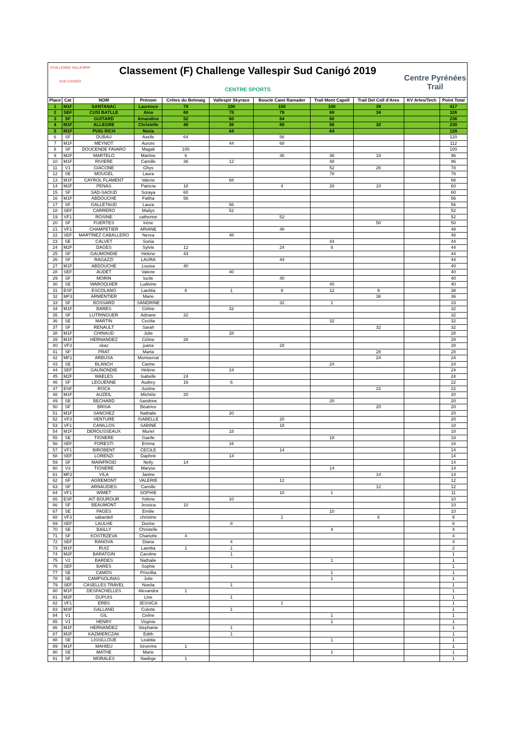CHALLENGE VALLESPIR
SUD CANIGÓ
Classement (F) Challenge Vallespir Sud Canigó 2019
CENTRE SPORTS
Centre Pyrénées Trail
| Place | Cat | NOM | Prénom | Crêtes du Belmaig | Vallespir Skyrace | Boucle Cami Ramader | Trail Mont Capell | Trail Del Coll d'Ares | KV Arles/Tech | Point Total |
| --- | --- | --- | --- | --- | --- | --- | --- | --- | --- | --- |
| 1 | M1F | SANTANAC | Laurence | 78 | 100 | 100 | 100 | 39 | | 417 |
| 2 | SEF | CUSÍ BATLLE | Aina | 68 | 78 | 78 | 68 | 34 | | 326 |
| 3 | SF | GUITARD | Amandine | 52 | 60 | 64 | 60 | | | 236 |
| 4 | M1F | ALLEGRE | Christelle | 48 | 36 | 60 | 56 | 30 | | 230 |
| 5 | M1F | PUIG RICH | Núria | | 64 | | 64 | | | 128 |
| 6 | SF | DUBAU | Axelle | 64 | | 56 | | | | 120 |
| 7 | M1F | MEYNOT | Aurore | | 44 | 68 | | | | 112 |
| 8 | SF | DOUCENDE FAVARO | Magali | 100 | | | | | | 100 |
| 9 | M2F | MARTELO | Martine | 6 | | 36 | 36 | 18 | | 96 |
| 10 | M1F | RIVIERE | Camille | 36 | 12 | | 48 | | | 96 |
| 11 | V1 | GIACONE | Ghys | | | | 52 | 26 | | 78 |
| 12 | SE | MOUGEL | Laura | | | | 78 | | | 78 |
| 13 | M1F | CAYROL FLAMENT | Valerie | | 68 | | | | | 68 |
| 14 | M2F | PENAS | Patricia | 18 | | 4 | 28 | 10 | | 60 |
| 15 | SF | SAD-SAOUD | Soraya | 60 | | | | | | 60 |
| 16 | M1F | ABDOUCHE | Fatiha | 56 | | | | | | 56 |
| 17 | SF | GALLETAUD | Laura | | 56 | | | | | 56 |
| 18 | SEF | CARRERO | Mailys | | 52 | | | | | 52 |
| 19 | VF1 | ROSINE | catherine | | | 52 | | | | 52 |
| 20 | SF | FUERTES | Irène | | | | | 50 | | 50 |
| 21 | VF1 | CHAMPETIER | ARIANE | | | 48 | | | | 48 |
| 22 | SEF | MARTÍNEZ CABALLERO | Nerea | | 48 | | | | | 48 |
| 23 | SE | CALVET | Sonia | | | | 44 | | | 44 |
| 24 | M2F | DAGES | Sylvie | 12 | | 24 | 8 | | | 44 |
| 25 | SF | GAUMONDIE | Hélène | 44 | | | | | | 44 |
| 26 | SF | RAGAZZI | LAURA | | | 44 | | | | 44 |
| 27 | M1F | ABDOUCHE | Louisa | 40 | | | | | | 40 |
| 28 | SEF | AUDET | Valerie | | 40 | | | | | 40 |
| 29 | SF | MORIN | lucile | | | 40 | | | | 40 |
| 30 | SE | WAROQUIER | Ludivine | | | | 40 | | | 40 |
| 31 | ESF | ESCOLANO | Laetitia | 8 | 1 | 8 | 12 | 9 | | 38 |
| 32 | MF3 | ARMENTIER | Marie | | | | | 36 | | 36 |
| 33 | SF | BOSSARD | SANDRINE | | | 32 | 1 | | | 33 |
| 34 | M1F | BARES | Céline | | 32 | | | | | 32 |
| 35 | SF | LUTRINGUER | Adriane | 32 | | | | | | 32 |
| 36 | SE | MARTIN | Cecilia | | | | 32 | | | 32 |
| 37 | SF | RENAULT | Sarah | | | | | 32 | | 32 |
| 38 | M1F | CHINAUD | Julie | | 28 | | | | | 28 |
| 39 | M1F | HERNANDEZ | Céline | 28 | | | | | | 28 |
| 40 | VF3 | okaz | juana | | | 28 | | | | 28 |
| 41 | SF | PRAT | Marta | | | | | 28 | | 28 |
| 42 | MF1 | ARBUSA | Montserrat | | | | | 24 | | 24 |
| 43 | SE | BLANCH | Carine | | | | 24 | | | 24 |
| 44 | SEF | GAUNONDIE | Hélène | | 24 | | | | | 24 |
| 45 | M2F | WAELES | Isabelle | 24 | | | | | | 24 |
| 46 | SF | LEGUENNE | Audrey | 16 | 6 | | | | | 22 |
| 47 | ESF | ROCA | Justine | | | | | 22 | | 22 |
| 48 | M1F | AUZEIL | Michèle | 20 | | | | | | 20 |
| 49 | SE | BECHARD | Sandrine | | | | 20 | | | 20 |
| 50 | SF | BRISA | Béatrice | | | | | 20 | | 20 |
| 51 | M1F | SANCHEZ | Nathalie | | 20 | | | | | 20 |
| 52 | VF3 | VENTURE | ISABELLE | | | 20 | | | | 20 |
| 53 | VF1 | CANILLOS | SABINE | | | 18 | | | | 18 |
| 54 | M1F | DEROUSSEAUX | Muriel | | 18 | | | | | 18 |
| 55 | SE | TIGNERE | Gaelle | | | | 18 | | | 18 |
| 56 | SEF | FORESTI | Emma | | 16 | | | | | 16 |
| 57 | VF1 | BIROBENT | CECILE | | | 14 | | | | 14 |
| 58 | SEF | LORENZI | Daphné | | 14 | | | | | 14 |
| 59 | SF | MAINFROID | Nelly | 14 | | | | | | 14 |
| 60 | V3 | TIGNERE | Maryse | | | | 14 | | | 14 |
| 61 | MF2 | VILA | Janine | | | | | 14 | | 14 |
| 62 | SF | AGREMONT | VALERIE | | | 12 | | | | 12 |
| 63 | SF | ARNAUDIES | Camille | | | | | 12 | | 12 |
| 64 | VF1 | WIMET | SOPHIE | | | 10 | 1 | | | 11 |
| 65 | ESF | AIT BOUROUR | Yolène | | 10 | | | | | 10 |
| 66 | SF | BEAUMONT | Jessica | 10 | | | | | | 10 |
| 67 | SE | PAGES | Emilie | | | | 10 | | | 10 |
| 68 | VF3 | sabardell | christine | | | 1 | | 8 | | 9 |
| 69 | SEF | LAULHE | Dorine | | 8 | | | | | 8 |
| 70 | SE | BAILLY | Christelle | | | | 4 | | | 4 |
| 71 | SF | KOSTRZEVA | Charlotte | 4 | | | | | | 4 |
| 72 | SEF | RANOVA | Diana | | 4 | | | | | 4 |
| 73 | M1F | RUIZ | Laetitia | 1 | 1 | | | | | 2 |
| 74 | M2F | BARATGIN | Caroline | | 1 | | | | | 1 |
| 75 | V2 | BARDES | Nathalie | | | | 1 | | | 1 |
| 76 | SEF | BARES | Sophie | | 1 | | | | | 1 |
| 77 | SE | CAMOS | Priscillia | | | | 1 | | | 1 |
| 78 | SE | CAMPSOLINAS | Julie | | | | 1 | | | 1 |
| 79 | SEF | CASELLES TRAVEL | Noelia | | 1 | | | | | 1 |
| 80 | M1F | DESFACHELLES | Alexandra | 1 | | | | | | 1 |
| 81 | M2F | DUPUIS | Line | | 1 | | | | | 1 |
| 82 | VF1 | ERBS | JESSICA | | | 1 | | | | 1 |
| 83 | M3F | GALLAND | Colette | | 1 | | | | | 1 |
| 84 | V1 | GIL | Celine | | | | 1 | | | 1 |
| 85 | V1 | HENRY | Virginie | | | | 1 | | | 1 |
| 86 | M1F | HERNANDEZ | Stephanie | | 1 | | | | | 1 |
| 87 | M2F | KAZMIERCZAK | Edith | | 1 | | | | | 1 |
| 88 | SE | LISSILLOUE | Leatitia | | | | 1 | | | 1 |
| 89 | M1F | MAHIEU | Séverine | 1 | | | | | | 1 |
| 90 | SE | MATHE | Marie | | | | 1 | | | 1 |
| 91 | SF | MORALES | Nadège | 1 | | | | | | 1 |